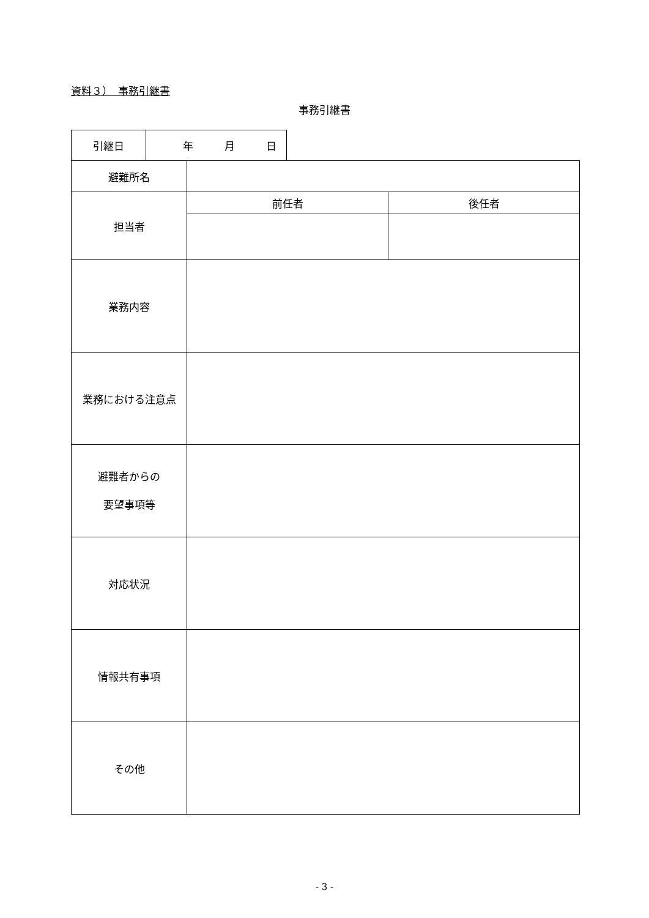資料３）　事務引継書
事務引継書
| 引継日 | 年 月 日 |
| 避難所名 | | |
| 担当者 | 前任者 | 後任者 |
| 業務内容 | | |
| 業務における注意点 | | |
| 避難者からの 要望事項等 | | |
| 対応状況 | | |
| 情報共有事項 | | |
| その他 | | |
- 3 -